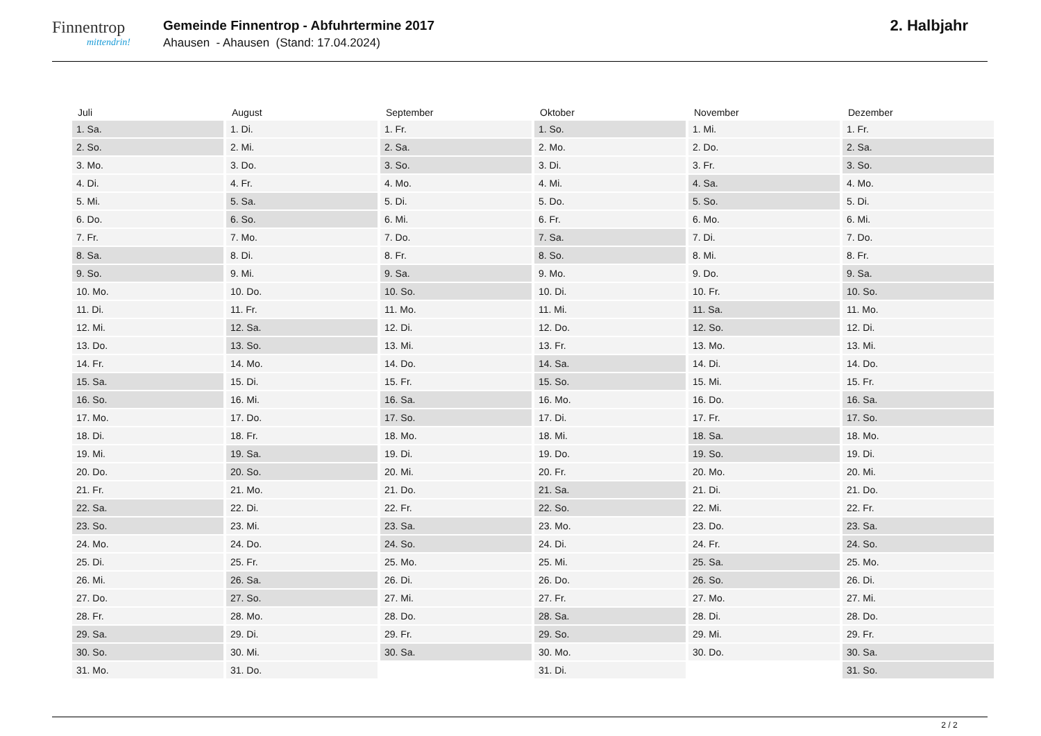Finnentrop
mittendrin!
Gemeinde Finnentrop - Abfuhrtermine 2017
Ahausen - Ahausen (Stand: 17.04.2024)
2. Halbjahr
| Juli | August | September | Oktober | November | Dezember |
| --- | --- | --- | --- | --- | --- |
| 1. Sa. | 1. Di. | 1. Fr. | 1. So. | 1. Mi. | 1. Fr. |
| 2. So. | 2. Mi. | 2. Sa. | 2. Mo. | 2. Do. | 2. Sa. |
| 3. Mo. | 3. Do. | 3. So. | 3. Di. | 3. Fr. | 3. So. |
| 4. Di. | 4. Fr. | 4. Mo. | 4. Mi. | 4. Sa. | 4. Mo. |
| 5. Mi. | 5. Sa. | 5. Di. | 5. Do. | 5. So. | 5. Di. |
| 6. Do. | 6. So. | 6. Mi. | 6. Fr. | 6. Mo. | 6. Mi. |
| 7. Fr. | 7. Mo. | 7. Do. | 7. Sa. | 7. Di. | 7. Do. |
| 8. Sa. | 8. Di. | 8. Fr. | 8. So. | 8. Mi. | 8. Fr. |
| 9. So. | 9. Mi. | 9. Sa. | 9. Mo. | 9. Do. | 9. Sa. |
| 10. Mo. | 10. Do. | 10. So. | 10. Di. | 10. Fr. | 10. So. |
| 11. Di. | 11. Fr. | 11. Mo. | 11. Mi. | 11. Sa. | 11. Mo. |
| 12. Mi. | 12. Sa. | 12. Di. | 12. Do. | 12. So. | 12. Di. |
| 13. Do. | 13. So. | 13. Mi. | 13. Fr. | 13. Mo. | 13. Mi. |
| 14. Fr. | 14. Mo. | 14. Do. | 14. Sa. | 14. Di. | 14. Do. |
| 15. Sa. | 15. Di. | 15. Fr. | 15. So. | 15. Mi. | 15. Fr. |
| 16. So. | 16. Mi. | 16. Sa. | 16. Mo. | 16. Do. | 16. Sa. |
| 17. Mo. | 17. Do. | 17. So. | 17. Di. | 17. Fr. | 17. So. |
| 18. Di. | 18. Fr. | 18. Mo. | 18. Mi. | 18. Sa. | 18. Mo. |
| 19. Mi. | 19. Sa. | 19. Di. | 19. Do. | 19. So. | 19. Di. |
| 20. Do. | 20. So. | 20. Mi. | 20. Fr. | 20. Mo. | 20. Mi. |
| 21. Fr. | 21. Mo. | 21. Do. | 21. Sa. | 21. Di. | 21. Do. |
| 22. Sa. | 22. Di. | 22. Fr. | 22. So. | 22. Mi. | 22. Fr. |
| 23. So. | 23. Mi. | 23. Sa. | 23. Mo. | 23. Do. | 23. Sa. |
| 24. Mo. | 24. Do. | 24. So. | 24. Di. | 24. Fr. | 24. So. |
| 25. Di. | 25. Fr. | 25. Mo. | 25. Mi. | 25. Sa. | 25. Mo. |
| 26. Mi. | 26. Sa. | 26. Di. | 26. Do. | 26. So. | 26. Di. |
| 27. Do. | 27. So. | 27. Mi. | 27. Fr. | 27. Mo. | 27. Mi. |
| 28. Fr. | 28. Mo. | 28. Do. | 28. Sa. | 28. Di. | 28. Do. |
| 29. Sa. | 29. Di. | 29. Fr. | 29. So. | 29. Mi. | 29. Fr. |
| 30. So. | 30. Mi. | 30. Sa. | 30. Mo. | 30. Do. | 30. Sa. |
| 31. Mo. | 31. Do. | | 31. Di. | | 31. So. |
2 / 2